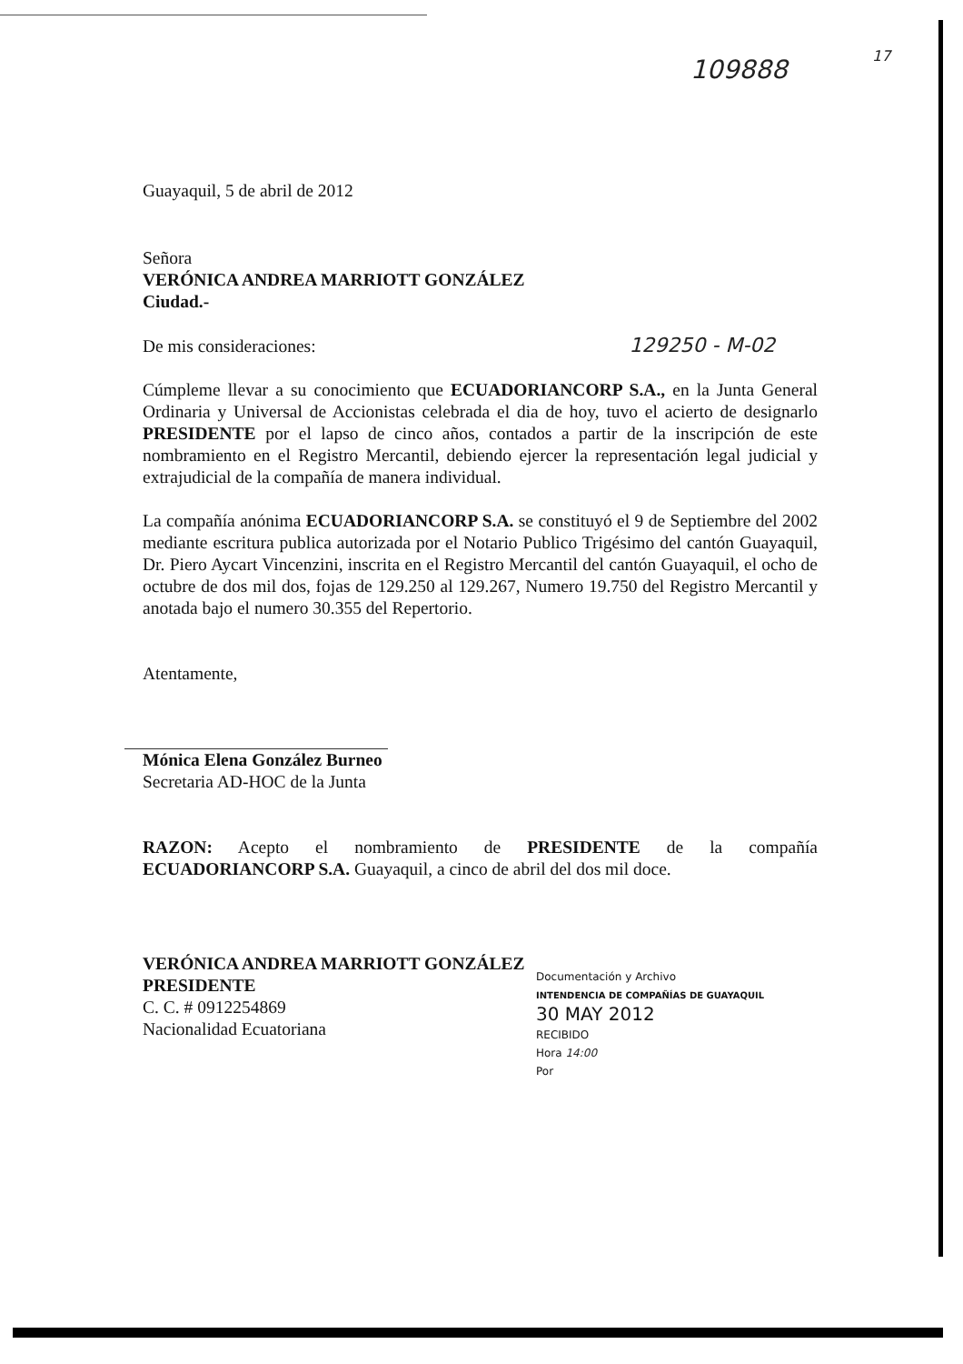109888 17
Guayaquil, 5 de abril de 2012
Señora
VERÓNICA ANDREA MARRIOTT GONZÁLEZ
Ciudad.-
De mis consideraciones: 129250 - M-02
Cúmpleme llevar a su conocimiento que ECUADORIANCORP S.A., en la Junta General Ordinaria y Universal de Accionistas celebrada el dia de hoy, tuvo el acierto de designarlo PRESIDENTE por el lapso de cinco años, contados a partir de la inscripción de este nombramiento en el Registro Mercantil, debiendo ejercer la representación legal judicial y extrajudicial de la compañía de manera individual.
La compañía anónima ECUADORIANCORP S.A. se constituyó el 9 de Septiembre del 2002 mediante escritura publica autorizada por el Notario Publico Trigésimo del cantón Guayaquil, Dr. Piero Aycart Vincenzini, inscrita en el Registro Mercantil del cantón Guayaquil, el ocho de octubre de dos mil dos, fojas de 129.250 al 129.267, Numero 19.750 del Registro Mercantil y anotada bajo el numero 30.355 del Repertorio.
Atentamente,
Mónica Elena González Burneo
Secretaria AD-HOC de la Junta
RAZON: Acepto el nombramiento de PRESIDENTE de la compañía ECUADORIANCORP S.A. Guayaquil, a cinco de abril del dos mil doce.
VERÓNICA ANDREA MARRIOTT GONZÁLEZ
PRESIDENTE
C. C. # 0912254869
Nacionalidad Ecuatoriana
Documentación y Archivo
INTENDENCIA DE COMPAÑÍAS DE GUAYAQUIL
30 MAY 2012
RECIBIDO
Hora 14:00
Por